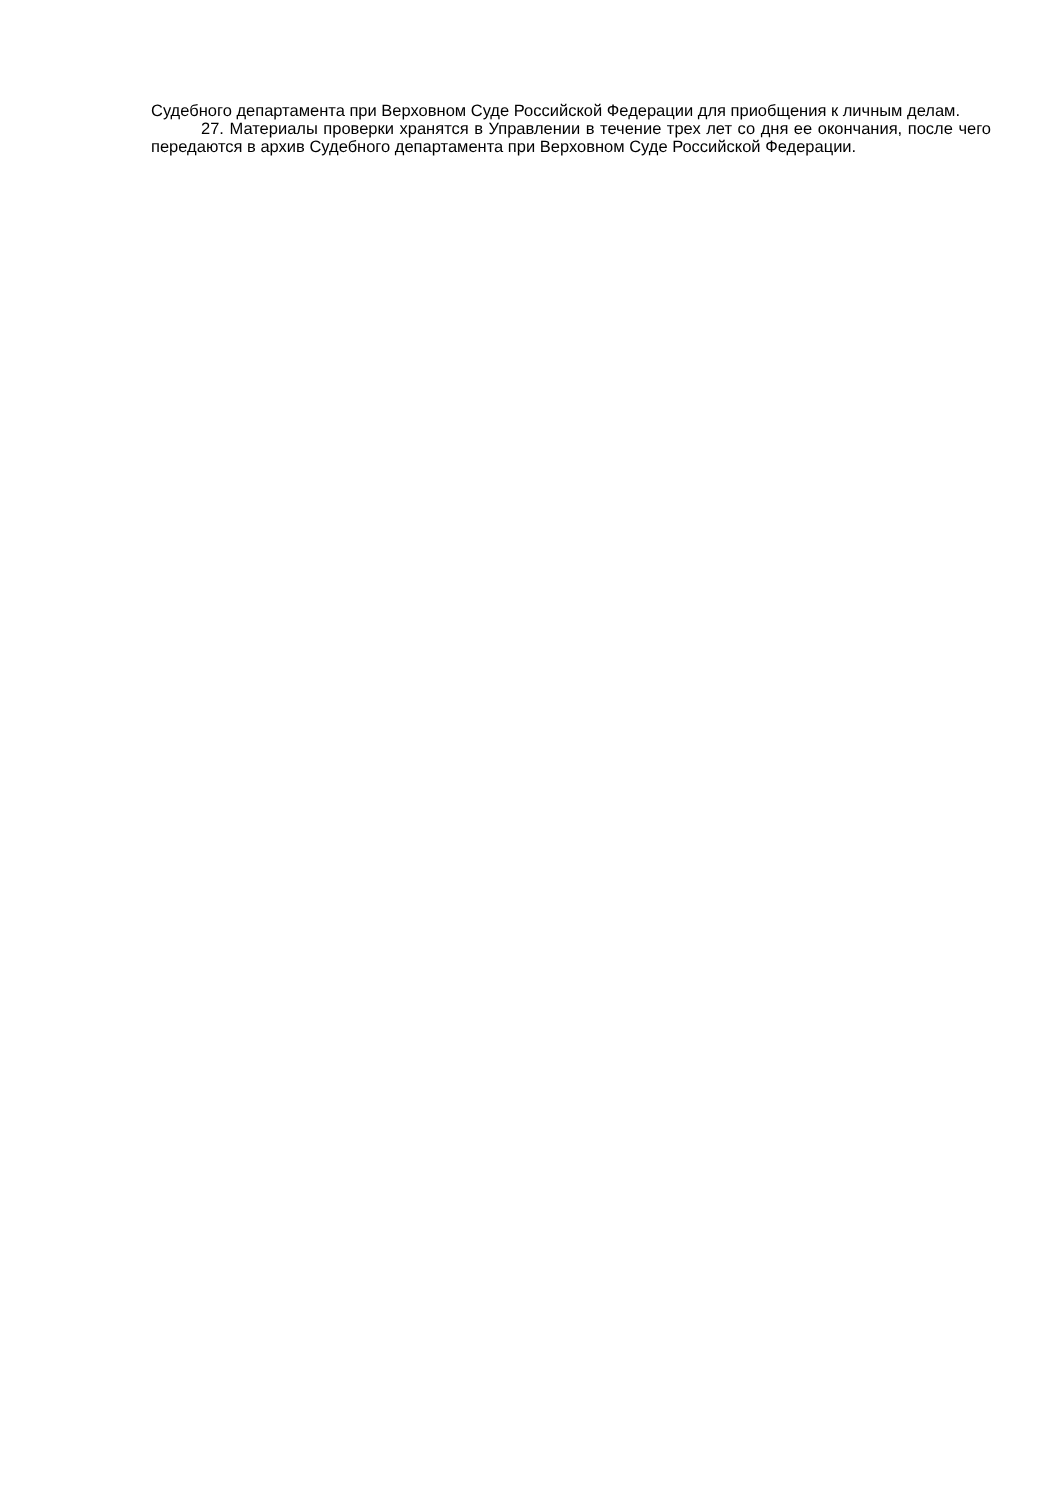Судебного департамента при Верховном Суде Российской Федерации для приобщения к личным делам.
27. Материалы проверки хранятся в Управлении в течение трех лет со дня ее окончания, после чего передаются в архив Судебного департамента при Верховном Суде Российской Федерации.